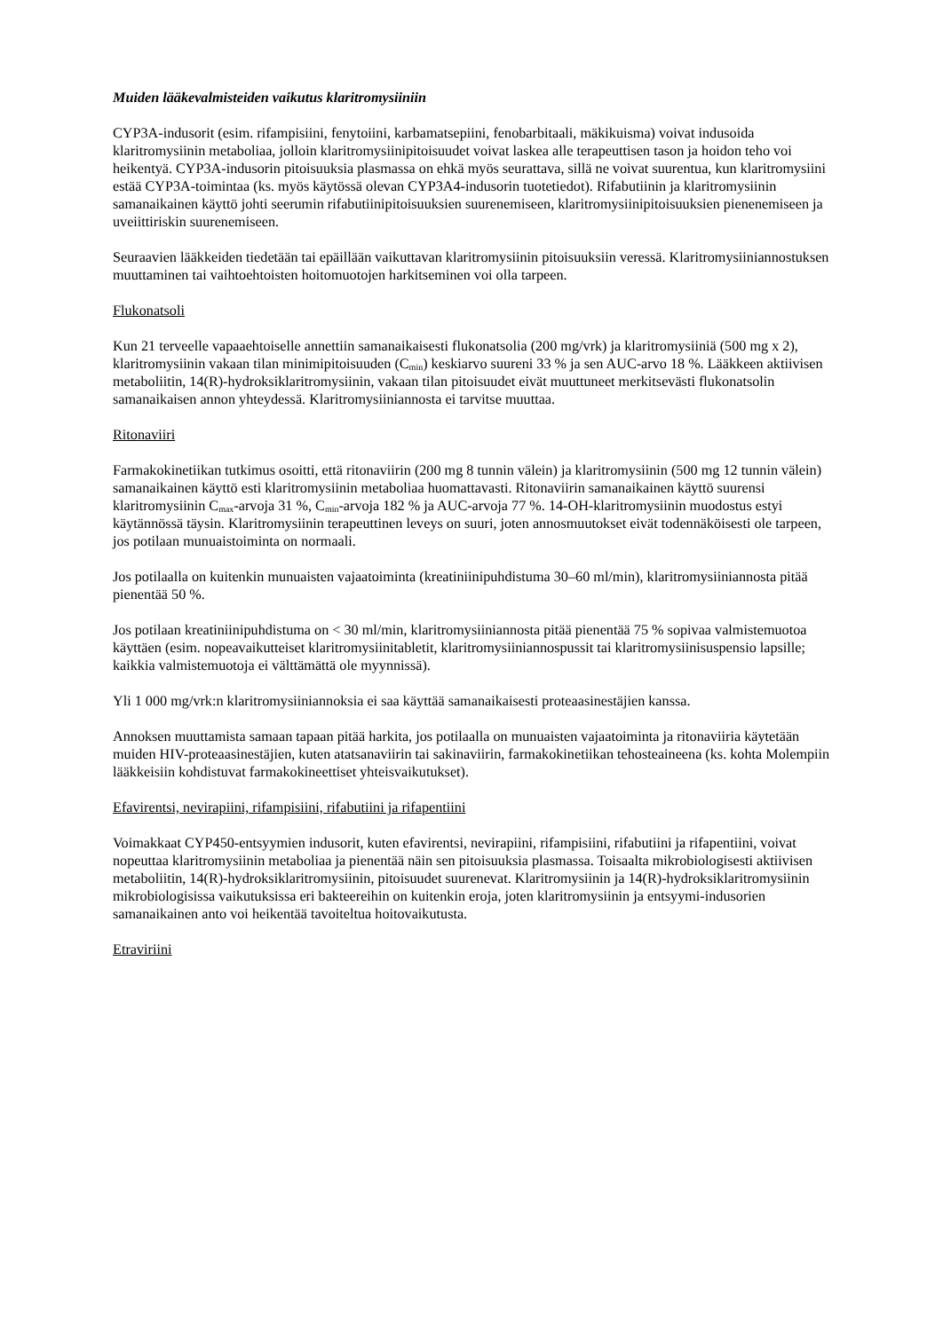Muiden lääkevalmisteiden vaikutus klaritromysiiniin
CYP3A-indusorit (esim. rifampisiini, fenytoiini, karbamatsepiini, fenobarbitaali, mäkikuisma) voivat indusoida klaritromysiinin metaboliaa, jolloin klaritromysiinipitoisuudet voivat laskea alle terapeuttisen tason ja hoidon teho voi heikentyä. CYP3A-indusorin pitoisuuksia plasmassa on ehkä myös seurattava, sillä ne voivat suurentua, kun klaritromysiini estää CYP3A-toimintaa (ks. myös käytössä olevan CYP3A4-indusorin tuotetiedot). Rifabutiinin ja klaritromysiinin samanaikainen käyttö johti seerumin rifabutiinipitoisuuksien suurenemiseen, klaritromysiinipitoisuuksien pienenemiseen ja uveiittiriskin suurenemiseen.
Seuraavien lääkkeiden tiedetään tai epäillään vaikuttavan klaritromysiinin pitoisuuksiin veressä. Klaritromysiiniannostuksen muuttaminen tai vaihtoehtoisten hoitomuotojen harkitseminen voi olla tarpeen.
Flukonatsoli
Kun 21 terveelle vapaaehtoiselle annettiin samanaikaisesti flukonatsolia (200 mg/vrk) ja klaritromysiiniä (500 mg x 2), klaritromysiinin vakaan tilan minimipitoisuuden (C<sub>min</sub>) keskiarvo suureni 33 % ja sen AUC-arvo 18 %. Lääkkeen aktiivisen metaboliitin, 14(R)-hydroksiklaritromysiinin, vakaan tilan pitoisuudet eivät muuttuneet merkitsevästi flukonatsolin samanaikaisen annon yhteydessä. Klaritromysiiniannosta ei tarvitse muuttaa.
Ritonaviiri
Farmakokinetiikan tutkimus osoitti, että ritonaviirin (200 mg 8 tunnin välein) ja klaritromysiinin (500 mg 12 tunnin välein) samanaikainen käyttö esti klaritromysiinin metaboliaa huomattavasti. Ritonaviirin samanaikainen käyttö suurensi klaritromysiinin C<sub>max</sub>-arvoja 31 %, C<sub>min</sub>-arvoja 182 % ja AUC-arvoja 77 %. 14-OH-klaritromysiinin muodostus estyi käytännössä täysin. Klaritromysiinin terapeuttinen leveys on suuri, joten annosmuutokset eivät todennäköisesti ole tarpeen, jos potilaan munuaistoiminta on normaali.
Jos potilaalla on kuitenkin munuaisten vajaatoiminta (kreatiniinipuhdistuma 30–60 ml/min), klaritromysiiniannosta pitää pienentää 50 %.
Jos potilaan kreatiniinipuhdistuma on < 30 ml/min, klaritromysiiniannosta pitää pienentää 75 % sopivaa valmistemuotoa käyttäen (esim. nopeavaikutteiset klaritromysiinitabletit, klaritromysiiniannospussit tai klaritromysiinisuspensio lapsille; kaikkia valmistemuotoja ei välttämättä ole myynnissä).
Yli 1 000 mg/vrk:n klaritromysiiniannoksia ei saa käyttää samanaikaisesti proteaasinestäjien kanssa.
Annoksen muuttamista samaan tapaan pitää harkita, jos potilaalla on munuaisten vajaatoiminta ja ritonaviiria käytetään muiden HIV-proteaasinestäjien, kuten atatsanaviirin tai sakinaviirin, farmakokinetiikan tehosteaineena (ks. kohta Molempiin lääkkeisiin kohdistuvat farmakokineettiset yhteisvaikutukset).
Efavirentsi, nevirapiini, rifampisiini, rifabutiini ja rifapentiini
Voimakkaat CYP450-entsyymien indusorit, kuten efavirentsi, nevirapiini, rifampisiini, rifabutiini ja rifapentiini, voivat nopeuttaa klaritromysiinin metaboliaa ja pienentää näin sen pitoisuuksia plasmassa. Toisaalta mikrobiologisesti aktiivisen metaboliitin, 14(R)-hydroksiklaritromysiinin, pitoisuudet suurenevat. Klaritromysiinin ja 14(R)-hydroksiklaritromysiinin mikrobiologisissa vaikutuksissa eri bakteereihin on kuitenkin eroja, joten klaritromysiinin ja entsyymi-indusorien samanaikainen anto voi heikentää tavoiteltua hoitovaikutusta.
Etraviriini